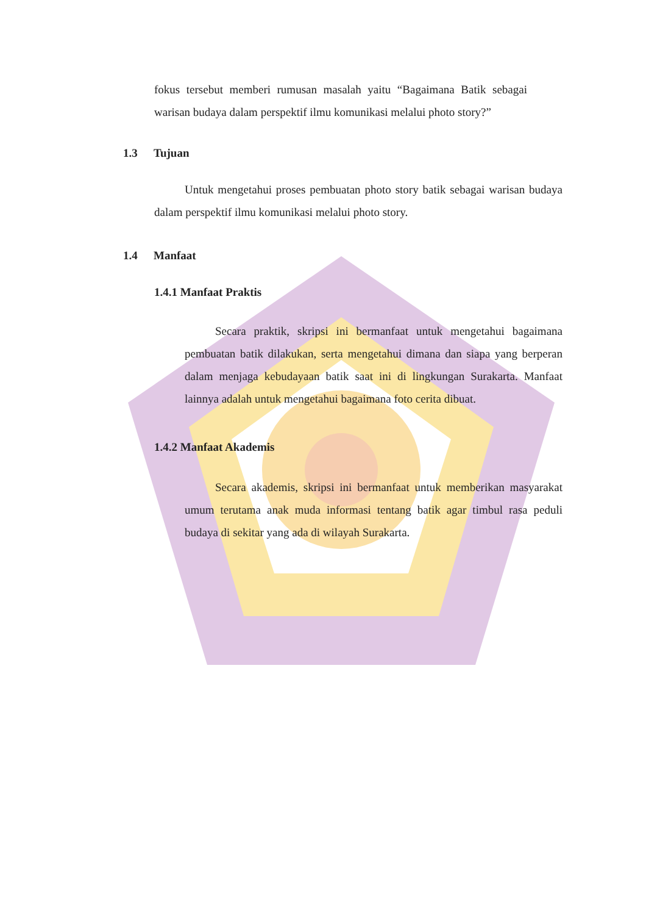fokus tersebut memberi rumusan masalah yaitu “Bagaimana Batik sebagai warisan budaya dalam perspektif ilmu komunikasi melalui photo story?”
1.3 Tujuan
Untuk mengetahui proses pembuatan photo story batik sebagai warisan budaya dalam perspektif ilmu komunikasi melalui photo story.
1.4 Manfaat
1.4.1 Manfaat Praktis
Secara praktik, skripsi ini bermanfaat untuk mengetahui bagaimana pembuatan batik dilakukan, serta mengetahui dimana dan siapa yang berperan dalam menjaga kebudayaan batik saat ini di lingkungan Surakarta. Manfaat lainnya adalah untuk mengetahui bagaimana foto cerita dibuat.
1.4.2 Manfaat Akademis
Secara akademis, skripsi ini bermanfaat untuk memberikan masyarakat umum terutama anak muda informasi tentang batik agar timbul rasa peduli budaya di sekitar yang ada di wilayah Surakarta.